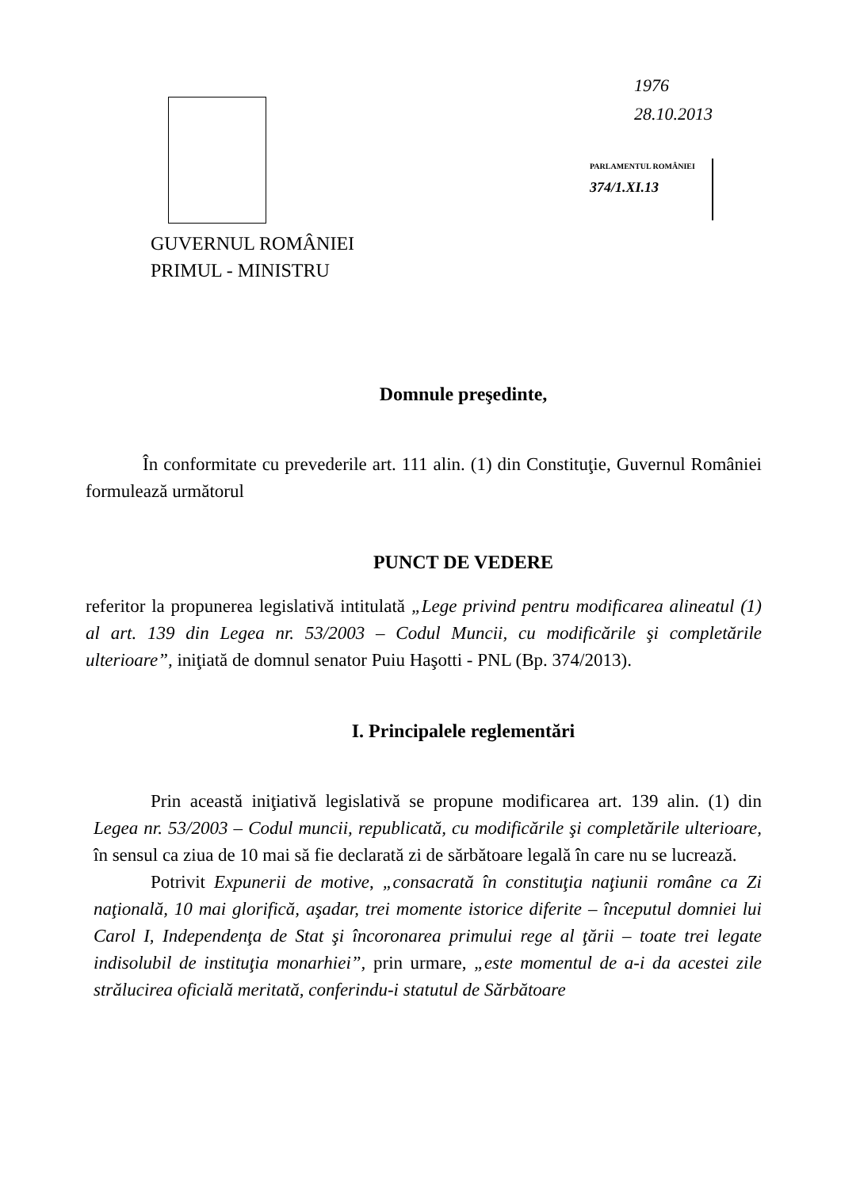1976
28.10.2013
PARLAMENTUL ROMÂNIEI
374/1.XI.13
GUVERNUL ROMÂNIEI
PRIMUL - MINISTRU
Domnule preşedinte,
În conformitate cu prevederile art. 111 alin. (1) din Constituţie, Guvernul României formulează următorul
PUNCT DE VEDERE
referitor la propunerea legislativă intitulată „Lege privind pentru modificarea alineatul (1) al art. 139 din Legea nr. 53/2003 – Codul Muncii, cu modificările şi completările ulterioare”, iniţiată de domnul senator Puiu Haşotti - PNL (Bp. 374/2013).
I. Principalele reglementări
Prin această iniţiativă legislativă se propune modificarea art. 139 alin. (1) din Legea nr. 53/2003 – Codul muncii, republicată, cu modificările şi completările ulterioare, în sensul ca ziua de 10 mai să fie declarată zi de sărbătoare legală în care nu se lucrează.
Potrivit Expunerii de motive, „consacrată în constituţia naţiunii române ca Zi naţională, 10 mai glorifică, aşadar, trei momente istorice diferite – începutul domniei lui Carol I, Independenţa de Stat şi încoronarea primului rege al ţării – toate trei legate indisolubil de instituţia monarhiei”, prin urmare, „este momentul de a-i da acestei zile strălucirea oficială meritată, conferindu-i statutul de Sărbătoare